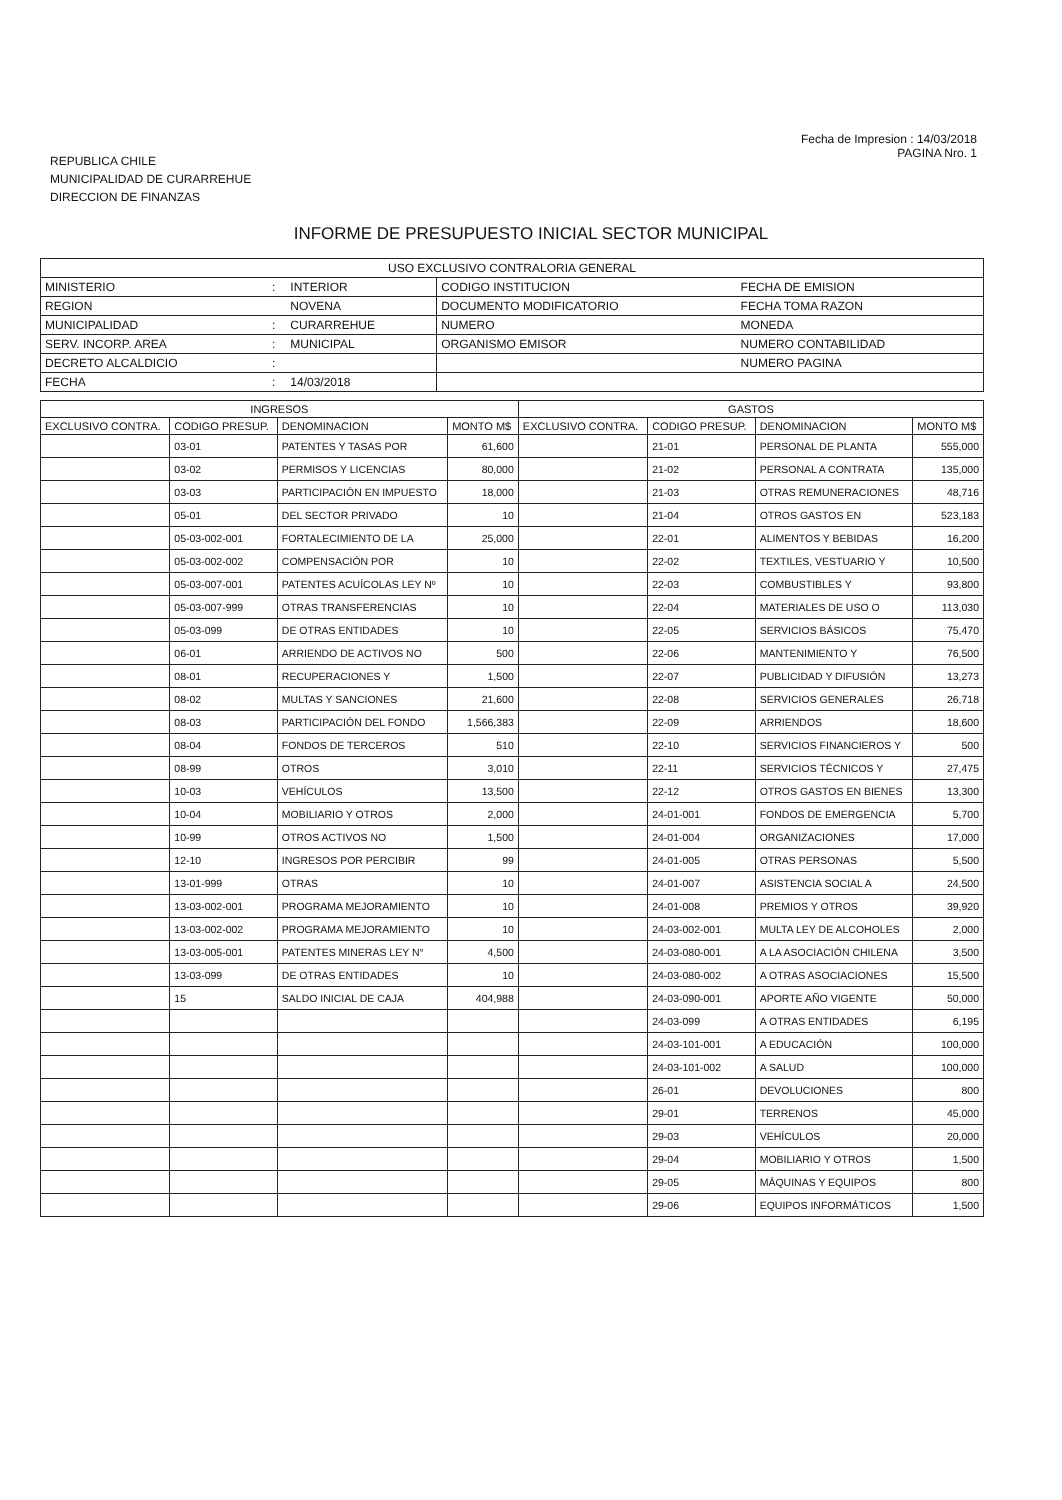REPUBLICA CHILE
MUNICIPALIDAD DE CURARREHUE
DIRECCION DE FINANZAS
Fecha de Impresion : 14/03/2018
PAGINA Nro. 1
INFORME DE PRESUPUESTO INICIAL SECTOR MUNICIPAL
| USO EXCLUSIVO CONTRALORIA GENERAL | | | | |
| MINISTERIO | : | INTERIOR | CODIGO INSTITUCION | FECHA DE EMISION |
| REGION | | NOVENA | DOCUMENTO MODIFICATORIO | FECHA TOMA RAZON |
| MUNICIPALIDAD | : | CURARREHUE | NUMERO | MONEDA |
| SERV. INCORP. AREA | : | MUNICIPAL | ORGANISMO EMISOR | NUMERO CONTABILIDAD |
| DECRETO ALCALDICIO | : | | | NUMERO PAGINA |
| FECHA | : | 14/03/2018 | | |
| INGRESOS | | | | GASTOS | | | |
| --- | --- | --- | --- | --- | --- | --- | --- |
| EXCLUSIVO CONTRA. | CODIGO PRESUP. | DENOMINACION | MONTO M$ | EXCLUSIVO CONTRA. | CODIGO PRESUP. | DENOMINACION | MONTO M$ |
| | 03-01 | PATENTES Y TASAS POR | 61,600 | | 21-01 | PERSONAL DE PLANTA | 555,000 |
| | 03-02 | PERMISOS Y LICENCIAS | 80,000 | | 21-02 | PERSONAL A CONTRATA | 135,000 |
| | 03-03 | PARTICIPACIÓN EN IMPUESTO | 18,000 | | 21-03 | OTRAS REMUNERACIONES | 48,716 |
| | 05-01 | DEL SECTOR PRIVADO | 10 | | 21-04 | OTROS GASTOS EN | 523,183 |
| | 05-03-002-001 | FORTALECIMIENTO DE LA | 25,000 | | 22-01 | ALIMENTOS Y BEBIDAS | 16,200 |
| | 05-03-002-002 | COMPENSACIÓN POR | 10 | | 22-02 | TEXTILES, VESTUARIO Y | 10,500 |
| | 05-03-007-001 | PATENTES ACUÍCOLAS LEY Nº | 10 | | 22-03 | COMBUSTIBLES Y | 93,800 |
| | 05-03-007-999 | OTRAS TRANSFERENCIAS | 10 | | 22-04 | MATERIALES DE USO O | 113,030 |
| | 05-03-099 | DE OTRAS ENTIDADES | 10 | | 22-05 | SERVICIOS BÁSICOS | 75,470 |
| | 06-01 | ARRIENDO DE ACTIVOS NO | 500 | | 22-06 | MANTENIMIENTO Y | 76,500 |
| | 08-01 | RECUPERACIONES Y | 1,500 | | 22-07 | PUBLICIDAD Y DIFUSIÓN | 13,273 |
| | 08-02 | MULTAS Y SANCIONES | 21,600 | | 22-08 | SERVICIOS GENERALES | 26,718 |
| | 08-03 | PARTICIPACIÓN DEL FONDO | 1,566,383 | | 22-09 | ARRIENDOS | 18,600 |
| | 08-04 | FONDOS DE TERCEROS | 510 | | 22-10 | SERVICIOS FINANCIEROS Y | 500 |
| | 08-99 | OTROS | 3,010 | | 22-11 | SERVICIOS TÉCNICOS Y | 27,475 |
| | 10-03 | VEHÍCULOS | 13,500 | | 22-12 | OTROS GASTOS EN BIENES | 13,300 |
| | 10-04 | MOBILIARIO Y OTROS | 2,000 | | 24-01-001 | FONDOS DE EMERGENCIA | 5,700 |
| | 10-99 | OTROS ACTIVOS NO | 1,500 | | 24-01-004 | ORGANIZACIONES | 17,000 |
| | 12-10 | INGRESOS POR PERCIBIR | 99 | | 24-01-005 | OTRAS PERSONAS | 5,500 |
| | 13-01-999 | OTRAS | 10 | | 24-01-007 | ASISTENCIA SOCIAL A | 24,500 |
| | 13-03-002-001 | PROGRAMA MEJORAMIENTO | 10 | | 24-01-008 | PREMIOS Y OTROS | 39,920 |
| | 13-03-002-002 | PROGRAMA MEJORAMIENTO | 10 | | 24-03-002-001 | MULTA LEY DE ALCOHOLES | 2,000 |
| | 13-03-005-001 | PATENTES MINERAS LEY N° | 4,500 | | 24-03-080-001 | A LA ASOCIACIÓN CHILENA | 3,500 |
| | 13-03-099 | DE OTRAS ENTIDADES | 10 | | 24-03-080-002 | A OTRAS ASOCIACIONES | 15,500 |
| | 15 | SALDO INICIAL DE CAJA | 404,988 | | 24-03-090-001 | APORTE AÑO VIGENTE | 50,000 |
| | | | | | 24-03-099 | A OTRAS ENTIDADES | 6,195 |
| | | | | | 24-03-101-001 | A EDUCACIÓN | 100,000 |
| | | | | | 24-03-101-002 | A SALUD | 100,000 |
| | | | | | 26-01 | DEVOLUCIONES | 800 |
| | | | | | 29-01 | TERRENOS | 45,000 |
| | | | | | 29-03 | VEHÍCULOS | 20,000 |
| | | | | | 29-04 | MOBILIARIO Y OTROS | 1,500 |
| | | | | | 29-05 | MÁQUINAS Y EQUIPOS | 800 |
| | | | | | 29-06 | EQUIPOS INFORMÁTICOS | 1,500 |